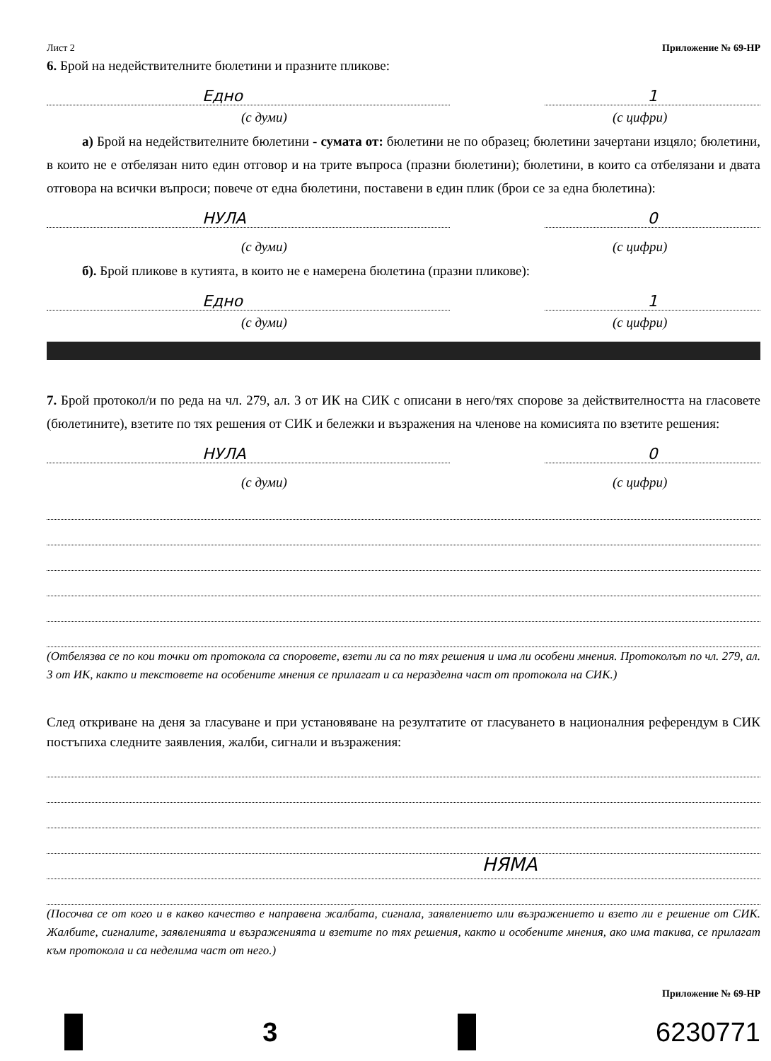Лист 2 Приложение № 69-НР
6. Брой на недействителните бюлетини и празните пликове:
Едно
1
(с думи) (с цифри)
а) Брой на недействителните бюлетини - сумата от: бюлетини не по образец; бюлетини зачертани изцяло; бюлетини, в които не е отбелязан нито един отговор и на трите въпроса (празни бюлетини); бюлетини, в които са отбелязани и двата отговора на всички въпроси; повече от една бюлетини, поставени в един плик (брои се за една бюлетина):
НУЛА
0
(с думи) (с цифри)
б). Брой пликове в кутията, в които не е намерена бюлетина (празни пликове):
Едно
1
(с думи) (с цифри)
7. Брой протокол/и по реда на чл. 279, ал. 3 от ИК на СИК с описани в него/тях спорове за действителността на гласовете (бюлетините), взетите по тях решения от СИК и бележки и възражения на членове на комисията по взетите решения:
НУЛА
0
(с думи) (с цифри)
(Отбелязва се по кои точки от протокола са споровете, взети ли са по тях решения и има ли особени мнения. Протоколът по чл. 279, ал. 3 от ИК, както и текстовете на особените мнения се прилагат и са неразделна част от протокола на СИК.)
След откриване на деня за гласуване и при установяване на резултатите от гласуването в националния референдум в СИК постъпиха следните заявления, жалби, сигнали и възражения:
НЯМА
(Посочва се от кого и в какво качество е направена жалбата, сигнала, заявлението или възражението и взето ли е решение от СИК. Жалбите, сигналите, заявленията и възраженията и взетите по тях решения, както и особените мнения, ако има такива, се прилагат към протокола и са неделима част от него.)
Приложение № 69-НР
3 6230771